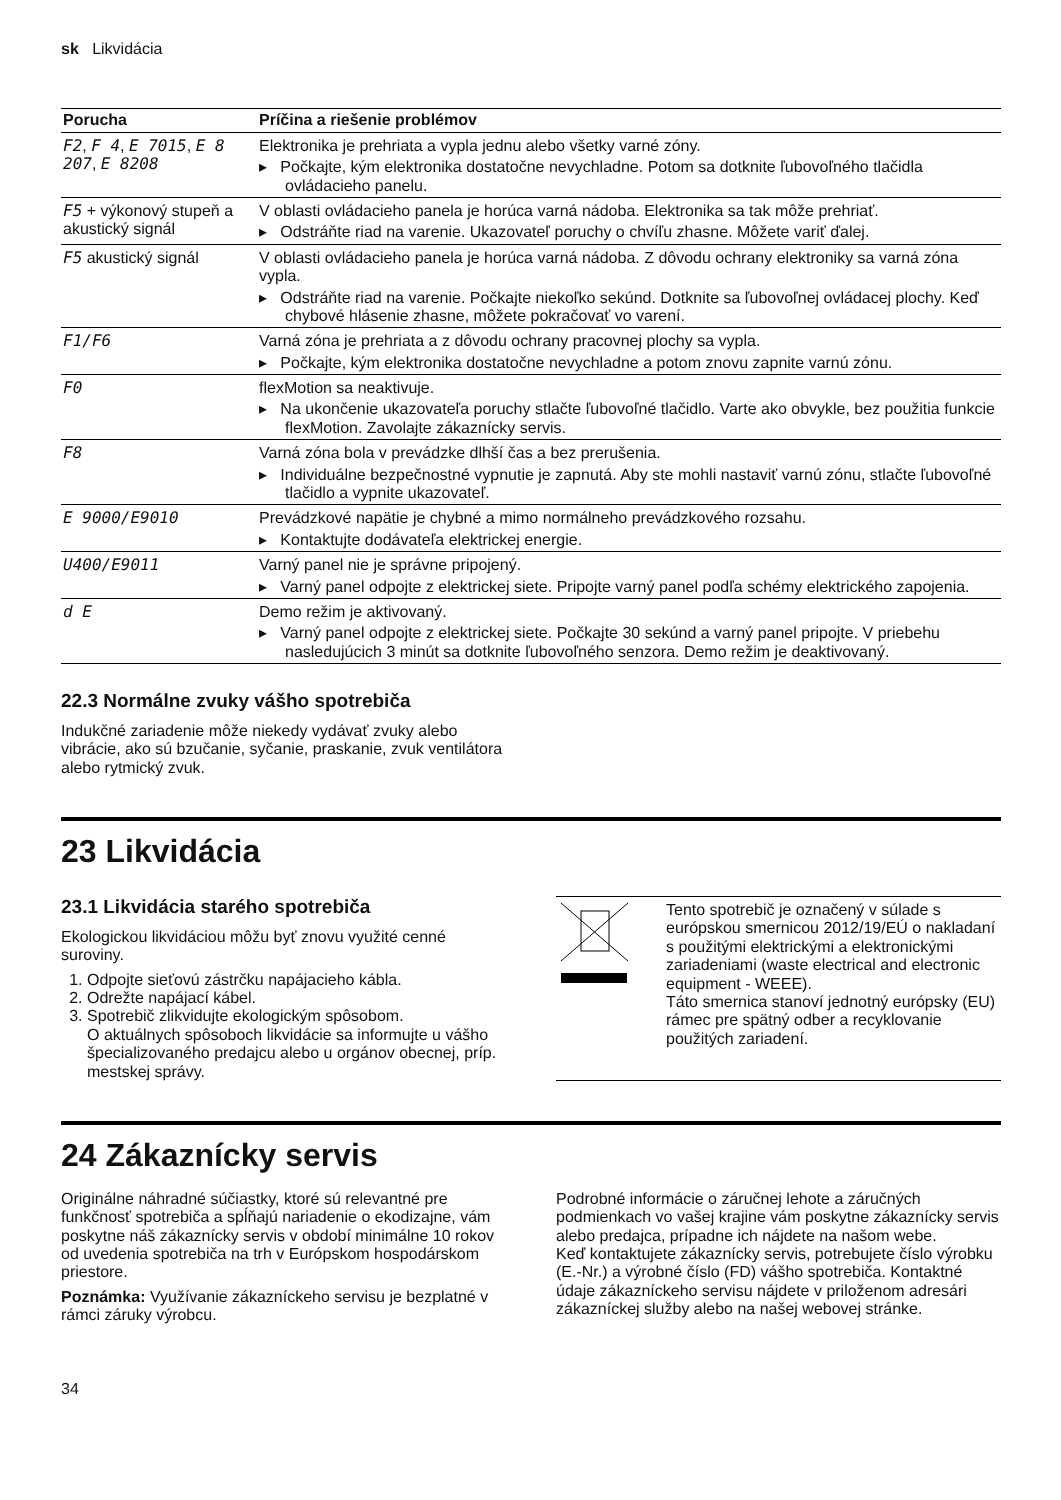sk Likvidácia
| Porucha | Príčina a riešenie problémov |
| --- | --- |
| F2 , F 4 , E 7015 , E 8 207 , E 8208 | Elektronika je prehriata a vypla jednu alebo všetky varné zóny. ▸ Počkajte, kým elektronika dostatočne nevychladne. Potom sa dotknite ľubovoľného tlačidla ovládacieho panelu. |
| F5 + výkonový stupeň a akustický signál | V oblasti ovládacieho panela je horúca varná nádoba. Elektronika sa tak môže prehriať. ▸ Odstráňte riad na varenie. Ukazovateľ poruchy o chvíľu zhasne. Môžete variť ďalej. |
| F5 akustický signál | V oblasti ovládacieho panela je horúca varná nádoba. Z dôvodu ochrany elektroniky sa varná zóna vypla. ▸ Odstráňte riad na varenie. Počkajte niekoľko sekúnd. Dotknite sa ľubovoľnej ovládacej plochy. Keď chybové hlásenie zhasne, môžete pokračovať vo varení. |
| F1/F6 | Varná zóna je prehriata a z dôvodu ochrany pracovnej plochy sa vypla. ▸ Počkajte, kým elektronika dostatočne nevychladne a potom znovu zapnite varnú zónu. |
| F0 | flexMotion sa neaktivuje. ▸ Na ukončenie ukazovateľa poruchy stlačte ľubovoľné tlačidlo. Varte ako obvykle, bez použitia funkcie flexMotion. Zavolajte zákaznícky servis. |
| F8 | Varná zóna bola v prevádzke dlhší čas a bez prerušenia. ▸ Individuálne bezpečnostné vypnutie je zapnutá. Aby ste mohli nastaviť varnú zónu, stlačte ľubovoľné tlačidlo a vypnite ukazovateľ. |
| E 9000/E9010 | Prevádzkové napätie je chybné a mimo normálneho prevádzkového rozsahu. ▸ Kontaktujte dodávateľa elektrickej energie. |
| U400/E9011 | Varný panel nie je správne pripojený. ▸ Varný panel odpojte z elektrickej siete. Pripojte varný panel podľa schémy elektrického zapojenia. |
| d E | Demo režim je aktivovaný. ▸ Varný panel odpojte z elektrickej siete. Počkajte 30 sekúnd a varný panel pripojte. V priebehu nasledujúcich 3 minút sa dotknite ľubovoľného senzora. Demo režim je deaktivovaný. |
22.3 Normálne zvuky vášho spotrebiča
Indukčné zariadenie môže niekedy vydávať zvuky alebo vibrácie, ako sú bzučanie, syčanie, praskanie, zvuk ventilátora alebo rytmický zvuk.
23 Likvidácia
23.1 Likvidácia starého spotrebiča
Ekologickou likvidáciou môžu byť znovu využité cenné suroviny.
1. Odpojte sieťovú zástrčku napájacieho kábla.
2. Odrežte napájací kábel.
3. Spotrebič zlikvidujte ekologickým spôsobom.
O aktuálnych spôsoboch likvidácie sa informujte u vášho špecializovaného predajcu alebo u orgánov obecnej, príp. mestskej správy.
Tento spotrebič je označený v súlade s európskou smernicou 2012/19/EÚ o nakladaní s použitými elektrickými a elektronickými zariadeniami (waste electrical and electronic equipment - WEEE).
Táto smernica stanoví jednotný európsky (EU) rámec pre spätný odber a recyklovanie použitých zariadení.
24 Zákaznícky servis
Originálne náhradné súčiastky, ktoré sú relevantné pre funkčnosť spotrebiča a spĺňajú nariadenie o ekodizajne, vám poskytne náš zákaznícky servis v období minimálne 10 rokov od uvedenia spotrebiča na trh v Európskom hospodárskom priestore.
Poznámka: Využívanie zákazníckeho servisu je bezplatné v rámci záruky výrobcu.
Podrobné informácie o záručnej lehote a záručných podmienkach vo vašej krajine vám poskytne zákaznícky servis alebo predajca, prípadne ich nájdete na našom webe.
Keď kontaktujete zákaznícky servis, potrebujete číslo výrobku (E.-Nr.) a výrobné číslo (FD) vášho spotrebiča. Kontaktné údaje zákazníckeho servisu nájdete v priloženom adresári zákazníckej služby alebo na našej webovej stránke.
34